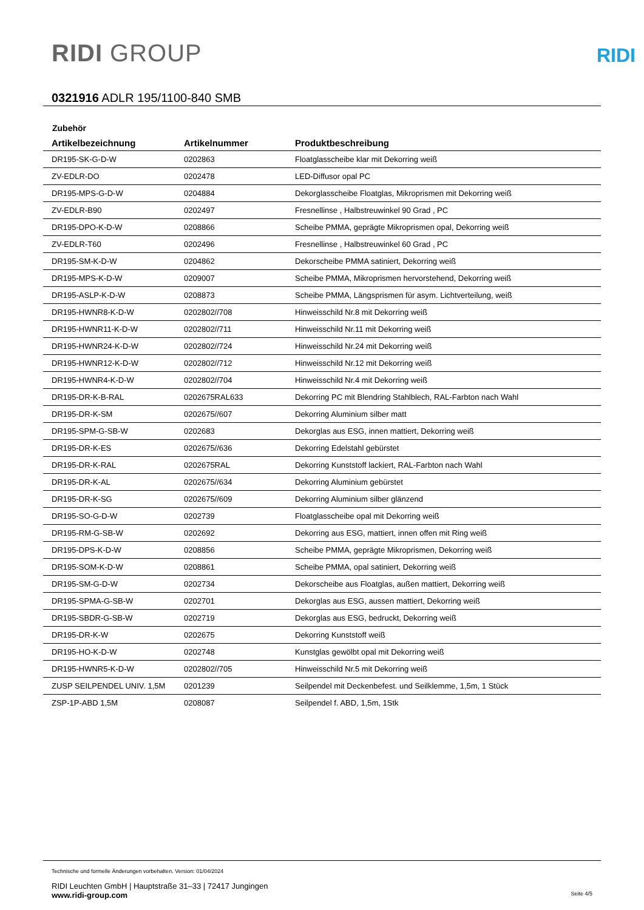RIDI GROUP
RIDI
0321916 ADLR 195/1100-840 SMB
Zubehör
| Artikelbezeichnung | Artikelnummer | Produktbeschreibung |
| --- | --- | --- |
| DR195-SK-G-D-W | 0202863 | Floatglasscheibe klar mit Dekorring weiß |
| ZV-EDLR-DO | 0202478 | LED-Diffusor opal PC |
| DR195-MPS-G-D-W | 0204884 | Dekorglasscheibe Floatglas, Mikroprismen mit Dekorring weiß |
| ZV-EDLR-B90 | 0202497 | Fresnellinse , Halbstreuwinkel 90 Grad , PC |
| DR195-DPO-K-D-W | 0208866 | Scheibe PMMA, geprägte Mikroprismen opal, Dekorring weiß |
| ZV-EDLR-T60 | 0202496 | Fresnellinse , Halbstreuwinkel 60 Grad , PC |
| DR195-SM-K-D-W | 0204862 | Dekorscheibe PMMA satiniert, Dekorring weiß |
| DR195-MPS-K-D-W | 0209007 | Scheibe PMMA, Mikroprismen hervorstehend, Dekorring weiß |
| DR195-ASLP-K-D-W | 0208873 | Scheibe PMMA, Längsprismen für asym. Lichtverteilung, weiß |
| DR195-HWNR8-K-D-W | 0202802//708 | Hinweisschild Nr.8 mit Dekorring weiß |
| DR195-HWNR11-K-D-W | 0202802//711 | Hinweisschild Nr.11 mit Dekorring weiß |
| DR195-HWNR24-K-D-W | 0202802//724 | Hinweisschild Nr.24 mit Dekorring weiß |
| DR195-HWNR12-K-D-W | 0202802//712 | Hinweisschild Nr.12 mit Dekorring weiß |
| DR195-HWNR4-K-D-W | 0202802//704 | Hinweisschild Nr.4 mit Dekorring weiß |
| DR195-DR-K-B-RAL | 0202675RAL633 | Dekorring PC mit Blendring Stahlblech, RAL-Farbton nach Wahl |
| DR195-DR-K-SM | 0202675//607 | Dekorring Aluminium silber matt |
| DR195-SPM-G-SB-W | 0202683 | Dekorglas aus ESG, innen mattiert, Dekorring weiß |
| DR195-DR-K-ES | 0202675//636 | Dekorring Edelstahl gebürstet |
| DR195-DR-K-RAL | 0202675RAL | Dekorring Kunststoff lackiert, RAL-Farbton nach Wahl |
| DR195-DR-K-AL | 0202675//634 | Dekorring Aluminium gebürstet |
| DR195-DR-K-SG | 0202675//609 | Dekorring Aluminium silber glänzend |
| DR195-SO-G-D-W | 0202739 | Floatglasscheibe opal mit Dekorring weiß |
| DR195-RM-G-SB-W | 0202692 | Dekorring aus ESG, mattiert, innen offen mit Ring weiß |
| DR195-DPS-K-D-W | 0208856 | Scheibe PMMA, geprägte Mikroprismen, Dekorring weiß |
| DR195-SOM-K-D-W | 0208861 | Scheibe PMMA, opal satiniert, Dekorring weiß |
| DR195-SM-G-D-W | 0202734 | Dekorscheibe aus Floatglas, außen mattiert, Dekorring weiß |
| DR195-SPMA-G-SB-W | 0202701 | Dekorglas aus ESG, aussen mattiert, Dekorring weiß |
| DR195-SBDR-G-SB-W | 0202719 | Dekorglas aus ESG, bedruckt, Dekorring weiß |
| DR195-DR-K-W | 0202675 | Dekorring Kunststoff weiß |
| DR195-HO-K-D-W | 0202748 | Kunstglas gewölbt opal mit Dekorring weiß |
| DR195-HWNR5-K-D-W | 0202802//705 | Hinweisschild Nr.5 mit Dekorring weiß |
| ZUSP SEILPENDEL UNIV. 1,5M | 0201239 | Seilpendel mit Deckenbefest. und Seilklemme, 1,5m, 1 Stück |
| ZSP-1P-ABD 1,5M | 0208087 | Seilpendel f. ABD, 1,5m, 1Stk |
Technische und formelle Änderungen vorbehalten. Version: 01/04/2024
RIDI Leuchten GmbH | Hauptstraße 31–33 | 72417 Jungingen
www.ridi-group.com Seite 4/5